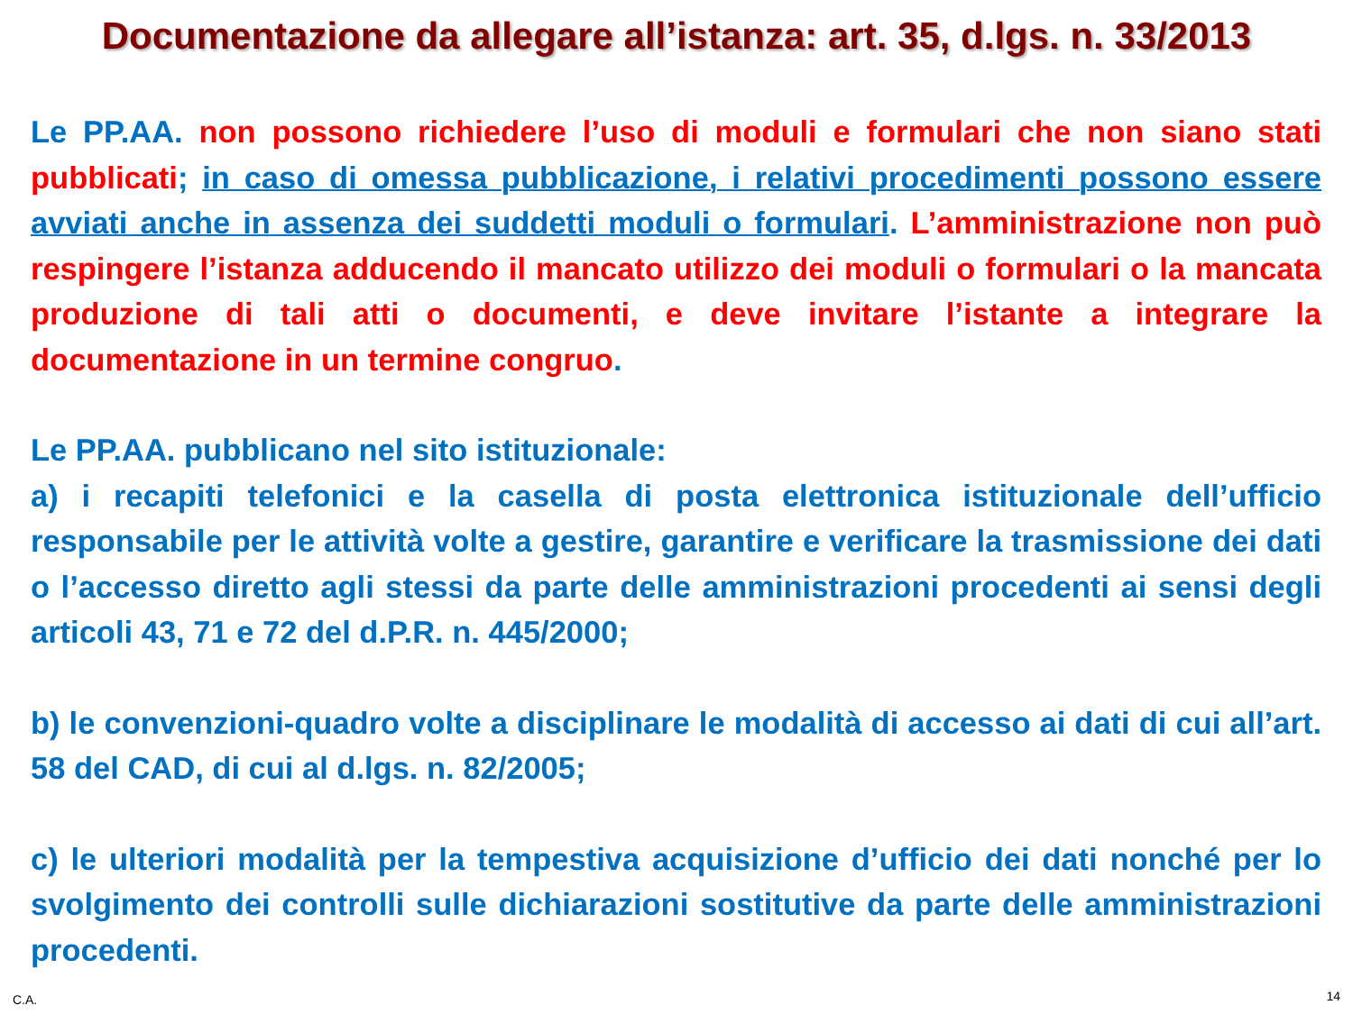Documentazione da allegare all’istanza: art. 35, d.lgs. n. 33/2013
Le PP.AA. non possono richiedere l’uso di moduli e formulari che non siano stati pubblicati; in caso di omessa pubblicazione, i relativi procedimenti possono essere avviati anche in assenza dei suddetti moduli o formulari. L’amministrazione non può respingere l’istanza adducendo il mancato utilizzo dei moduli o formulari o la mancata produzione di tali atti o documenti, e deve invitare l’istante a integrare la documentazione in un termine congruo.
Le PP.AA. pubblicano nel sito istituzionale:
a) i recapiti telefonici e la casella di posta elettronica istituzionale dell’ufficio responsabile per le attività volte a gestire, garantire e verificare la trasmissione dei dati o l’accesso diretto agli stessi da parte delle amministrazioni procedenti ai sensi degli articoli 43, 71 e 72 del d.P.R. n. 445/2000;
b) le convenzioni-quadro volte a disciplinare le modalità di accesso ai dati di cui all’art. 58 del CAD, di cui al d.lgs. n. 82/2005;
c) le ulteriori modalità per la tempestiva acquisizione d’ufficio dei dati nonché per lo svolgimento dei controlli sulle dichiarazioni sostitutive da parte delle amministrazioni procedenti.
C.A. 14